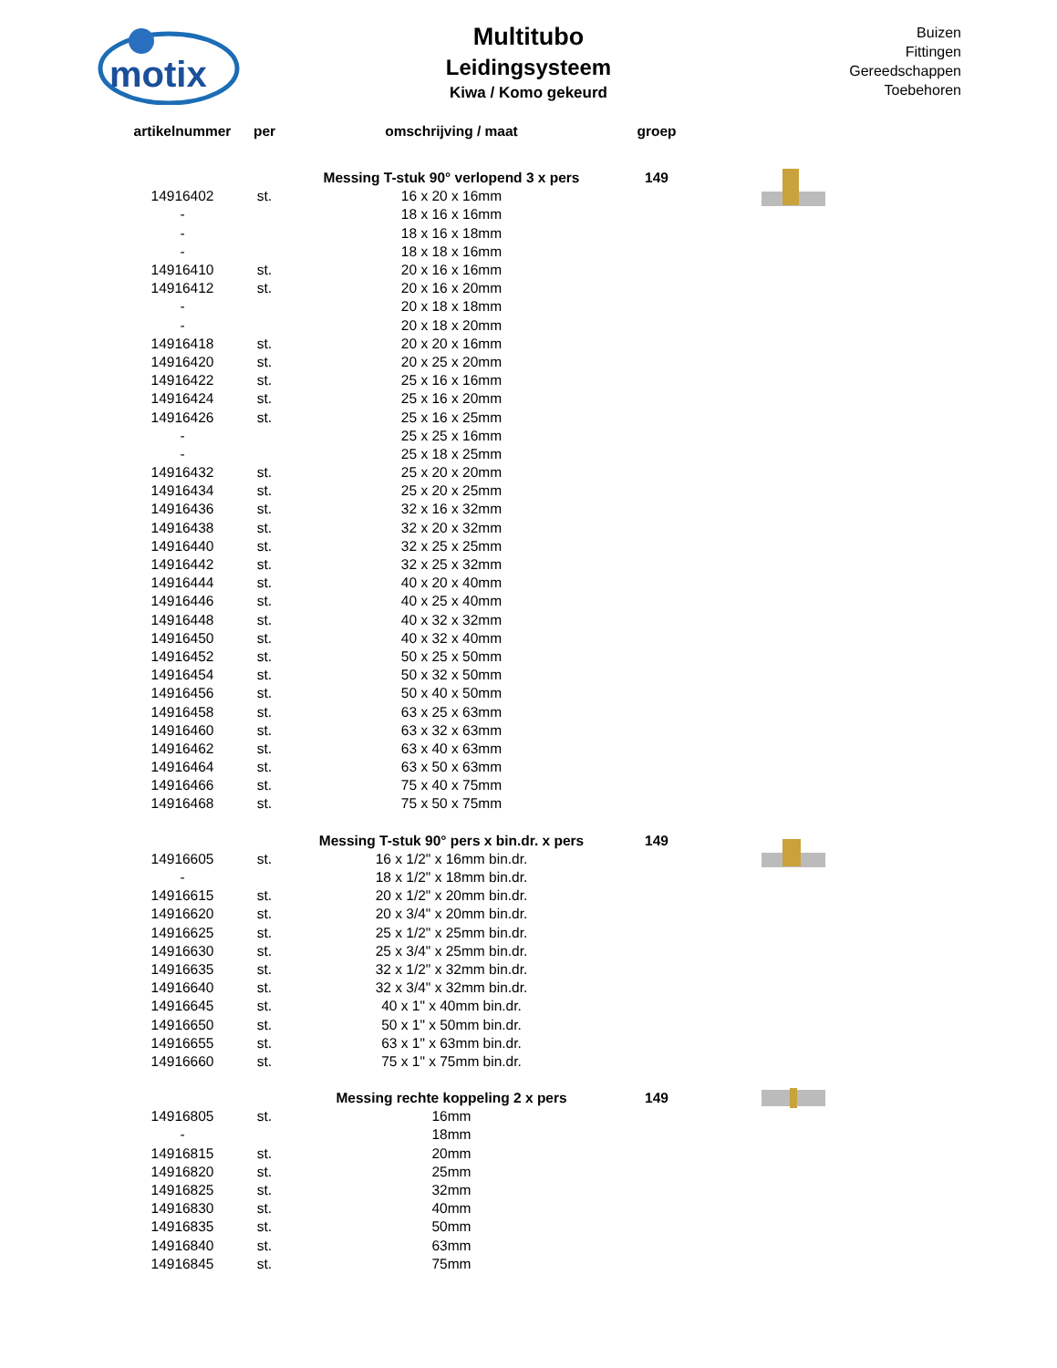motix
Multitubo
Leidingsysteem
Kiwa / Komo gekeurd
Buizen
Fittingen
Gereedschappen
Toebehoren
| artikelnummer | per | omschrijving / maat | groep |
| --- | --- | --- | --- |
| | | Messing T-stuk 90° verlopend 3 x pers | 149 |
| 14916402 | st. | 16 x 20 x 16mm | |
| - | | 18 x 16 x 16mm | |
| - | | 18 x 16 x 18mm | |
| - | | 18 x 18 x 16mm | |
| 14916410 | st. | 20 x 16 x 16mm | |
| 14916412 | st. | 20 x 16 x 20mm | |
| - | | 20 x 18 x 18mm | |
| - | | 20 x 18 x 20mm | |
| 14916418 | st. | 20 x 20 x 16mm | |
| 14916420 | st. | 20 x 25 x 20mm | |
| 14916422 | st. | 25 x 16 x 16mm | |
| 14916424 | st. | 25 x 16 x 20mm | |
| 14916426 | st. | 25 x 16 x 25mm | |
| - | | 25 x 25 x 16mm | |
| - | | 25 x 18 x 25mm | |
| 14916432 | st. | 25 x 20 x 20mm | |
| 14916434 | st. | 25 x 20 x 25mm | |
| 14916436 | st. | 32 x 16 x 32mm | |
| 14916438 | st. | 32 x 20 x 32mm | |
| 14916440 | st. | 32 x 25 x 25mm | |
| 14916442 | st. | 32 x 25 x 32mm | |
| 14916444 | st. | 40 x 20 x 40mm | |
| 14916446 | st. | 40 x 25 x 40mm | |
| 14916448 | st. | 40 x 32 x 32mm | |
| 14916450 | st. | 40 x 32 x 40mm | |
| 14916452 | st. | 50 x 25 x 50mm | |
| 14916454 | st. | 50 x 32 x 50mm | |
| 14916456 | st. | 50 x 40 x 50mm | |
| 14916458 | st. | 63 x 25 x 63mm | |
| 14916460 | st. | 63 x 32 x 63mm | |
| 14916462 | st. | 63 x 40 x 63mm | |
| 14916464 | st. | 63 x 50 x 63mm | |
| 14916466 | st. | 75 x 40 x 75mm | |
| 14916468 | st. | 75 x 50 x 75mm | |
| | | Messing T-stuk 90° pers x bin.dr. x pers | 149 |
| 14916605 | st. | 16 x 1/2" x 16mm bin.dr. | |
| - | | 18 x 1/2" x 18mm bin.dr. | |
| 14916615 | st. | 20 x 1/2" x 20mm bin.dr. | |
| 14916620 | st. | 20 x 3/4" x 20mm bin.dr. | |
| 14916625 | st. | 25 x 1/2" x 25mm bin.dr. | |
| 14916630 | st. | 25 x 3/4" x 25mm bin.dr. | |
| 14916635 | st. | 32 x 1/2" x 32mm bin.dr. | |
| 14916640 | st. | 32 x 3/4" x 32mm bin.dr. | |
| 14916645 | st. | 40 x 1" x 40mm bin.dr. | |
| 14916650 | st. | 50 x 1" x 50mm bin.dr. | |
| 14916655 | st. | 63 x 1" x 63mm bin.dr. | |
| 14916660 | st. | 75 x 1" x 75mm bin.dr. | |
| | | Messing rechte koppeling 2 x pers | 149 |
| 14916805 | st. | 16mm | |
| - | | 18mm | |
| 14916815 | st. | 20mm | |
| 14916820 | st. | 25mm | |
| 14916825 | st. | 32mm | |
| 14916830 | st. | 40mm | |
| 14916835 | st. | 50mm | |
| 14916840 | st. | 63mm | |
| 14916845 | st. | 75mm | |